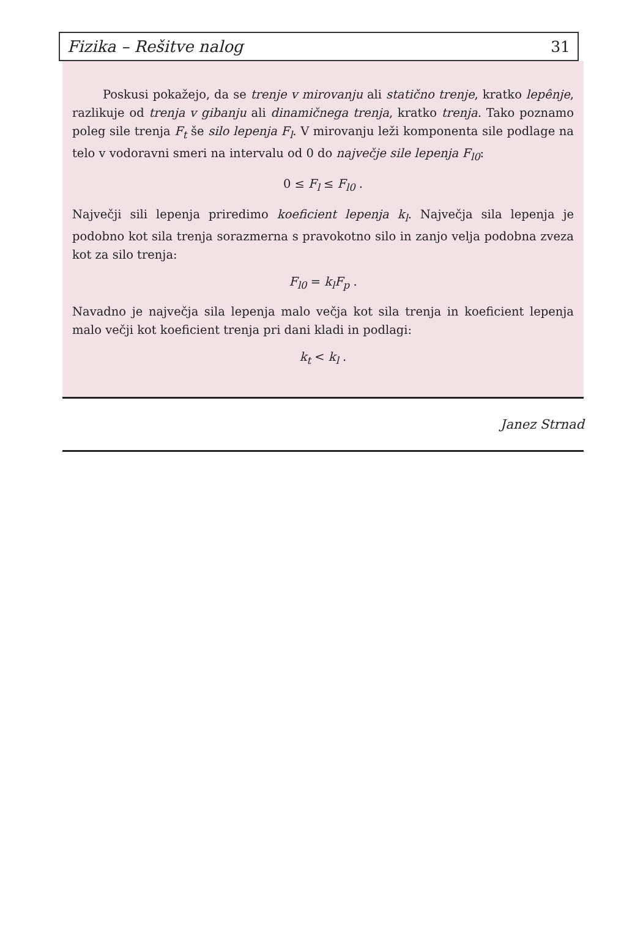Fizika – Rešitve nalog 31
Poskusi pokažejo, da se trenje v mirovanju ali statično trenje, kratko lepênje, razlikuje od trenja v gibanju ali dinamičnega trenja, kratko trenja. Tako poznamo poleg sile trenja F<sub>t</sub> še silo lepenja F<sub>l</sub>. V mirovanju leži komponenta sile podlage na telo v vodoravni smeri na intervalu od 0 do največje sile lepenja F<sub>l0</sub>:
0 ≤ F<sub>l</sub> ≤ F<sub>l0</sub> .
Največji sili lepenja priredimo koeficient lepenja k<sub>l</sub>. Največja sila lepenja je podobno kot sila trenja sorazmerna s pravokotno silo in zanjo velja podobna zveza kot za silo trenja:
F<sub>l0</sub> = k<sub>l</sub>F<sub>p</sub> .
Navadno je največja sila lepenja malo večja kot sila trenja in koeficient lepenja malo večji kot koeficient trenja pri dani kladi in podlagi:
k<sub>t</sub> < k<sub>l</sub> .
Janez Strnad